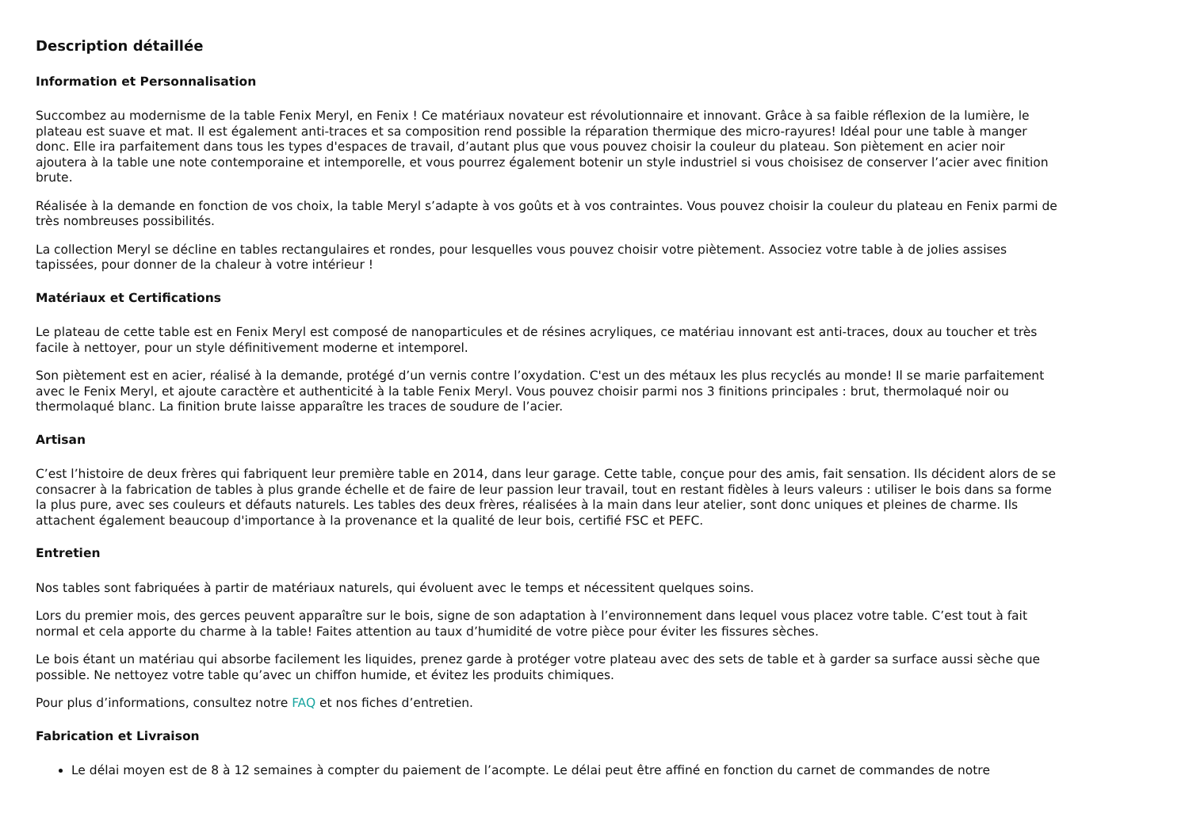Description détaillée
Information et Personnalisation
Succombez au modernisme de la table Fenix Meryl, en Fenix ! Ce matériaux novateur est révolutionnaire et innovant. Grâce à sa faible réflexion de la lumière, le plateau est suave et mat. Il est également anti-traces et sa composition rend possible la réparation thermique des micro-rayures! Idéal pour une table à manger donc. Elle ira parfaitement dans tous les types d'espaces de travail, d’autant plus que vous pouvez choisir la couleur du plateau. Son piètement en acier noir ajoutera à la table une note contemporaine et intemporelle, et vous pourrez également botenir un style industriel si vous choisisez de conserver l’acier avec finition brute.
Réalisée à la demande en fonction de vos choix, la table Meryl s’adapte à vos goûts et à vos contraintes. Vous pouvez choisir la couleur du plateau en Fenix parmi de très nombreuses possibilités.
La collection Meryl se décline en tables rectangulaires et rondes, pour lesquelles vous pouvez choisir votre piètement. Associez votre table à de jolies assises tapissées, pour donner de la chaleur à votre intérieur !
Matériaux et Certifications
Le plateau de cette table est en Fenix Meryl est composé de nanoparticules et de résines acryliques, ce matériau innovant est anti-traces, doux au toucher et très facile à nettoyer, pour un style définitivement moderne et intemporel.
Son piètement est en acier, réalisé à la demande, protégé d’un vernis contre l’oxydation. C'est un des métaux les plus recyclés au monde! Il se marie parfaitement avec le Fenix Meryl, et ajoute caractère et authenticité à la table Fenix Meryl. Vous pouvez choisir parmi nos 3 finitions principales : brut, thermolaqué noir ou thermolaqué blanc. La finition brute laisse apparaître les traces de soudure de l’acier.
Artisan
C’est l’histoire de deux frères qui fabriquent leur première table en 2014, dans leur garage. Cette table, conçue pour des amis, fait sensation. Ils décident alors de se consacrer à la fabrication de tables à plus grande échelle et de faire de leur passion leur travail, tout en restant fidèles à leurs valeurs : utiliser le bois dans sa forme la plus pure, avec ses couleurs et défauts naturels. Les tables des deux frères, réalisées à la main dans leur atelier, sont donc uniques et pleines de charme. Ils attachent également beaucoup d'importance à la provenance et la qualité de leur bois, certifié FSC et PEFC.
Entretien
Nos tables sont fabriquées à partir de matériaux naturels, qui évoluent avec le temps et nécessitent quelques soins.
Lors du premier mois, des gerces peuvent apparaître sur le bois, signe de son adaptation à l’environnement dans lequel vous placez votre table. C’est tout à fait normal et cela apporte du charme à la table! Faites attention au taux d’humidité de votre pièce pour éviter les fissures sèches.
Le bois étant un matériau qui absorbe facilement les liquides, prenez garde à protéger votre plateau avec des sets de table et à garder sa surface aussi sèche que possible. Ne nettoyez votre table qu’avec un chiffon humide, et évitez les produits chimiques.
Pour plus d’informations, consultez notre FAQ et nos fiches d’entretien.
Fabrication et Livraison
Le délai moyen est de 8 à 12 semaines à compter du paiement de l’acompte. Le délai peut être affiné en fonction du carnet de commandes de notre